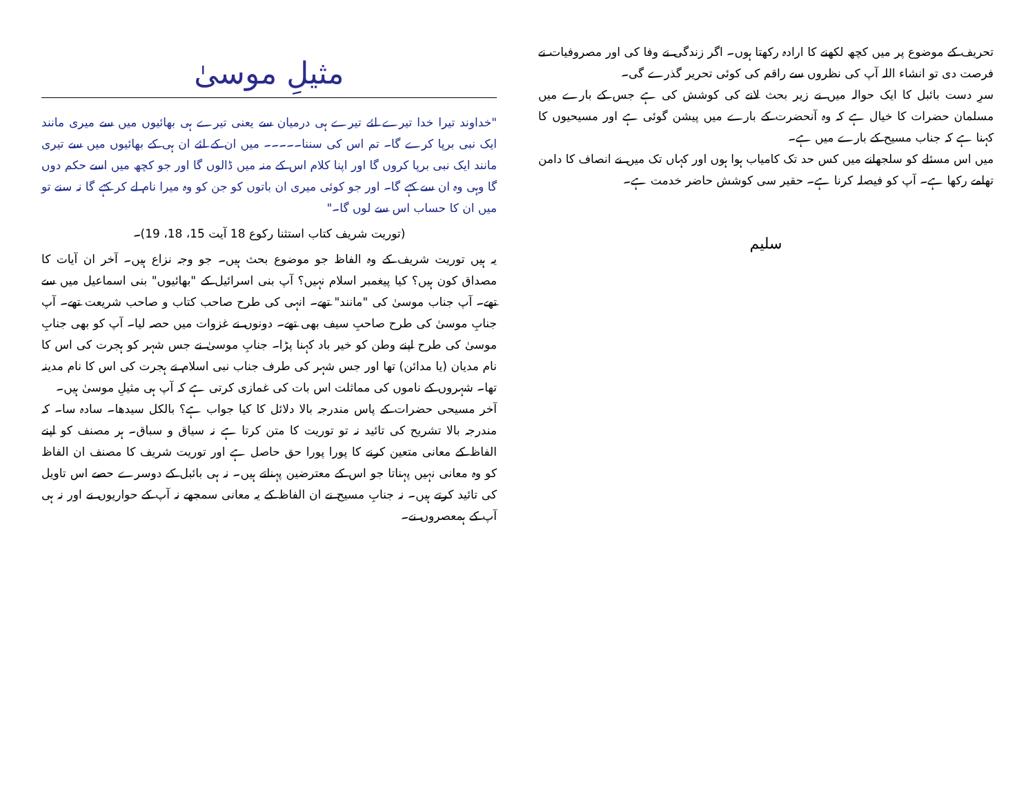تحریف کے موضوع پر میں کچھ لکھنے کا ارادہ رکھتا ہوں۔ اگر زندگی نے وفا کی اور مصروفیات نے فرصت دی تو انشاء اللہ آپ کی نظروں سے راقم کی کوئی تحریر گذرے گی۔
سرِ دست بائبل کا ایک حوالہ میں نے زیر بحث لانے کی کوشش کی ہے جس کے بارے میں مسلمان حضرات کا خیال ہے کہ وہ آنحضرت کے بارے میں پیشن گوئی ہے اور مسیحیوں کا کہنا ہے کہ جناب مسیح کے بارے میں ہے۔
میں اس مسئلے کو سلجھانے میں کس حد تک کامیاب ہوا ہوں اور کہاں تک میں نے انصاف کا دامن تھامے رکھا ہے۔ آپ کو فیصلہ کرنا ہے۔ حقیر سی کوشش حاضر خدمت ہے۔
سلیم
مثیلِ موسیٰ
"خداوند تیرا خدا تیرے لئے تیرے ہی درمیان سے یعنی تیرے ہی بھائیوں میں سے میری مانند ایک نبی برپا کرے گا۔ تم اس کی سننا۔۔۔۔۔ میں ان کے لئے ان ہی کے بھائیوں میں سے تیری مانند ایک نبی برپا کروں گا اور اپنا کلام اس کے منہ میں ڈالوں گا اور جو کچھ میں اسے حکم دوں گا وہی وہ ان سے کہے گا۔ اور جو کوئی میری ان باتوں کو جن کو وہ میرا نام لے کر کہے گا نہ سنے تو میں ان کا حساب اس سے لوں گا۔"
(توریت شریف کتاب استثنا رکوع 18 آیت 15، 18، 19)۔
یہ ہیں توریت شریف کے وہ الفاظ جو موضوع بحث ہیں۔ جو وجہ نزاع ہیں۔ آخر ان آیات کا مصداق کون ہیں؟ کیا پیغمبر اسلام نہیں؟ آپ بنی اسرائیل کے "بھائیوں" بنی اسماعیل میں سے تھے۔ آپ جناب موسیٰ کی "مانند" تھے۔ انہی کی طرح صاحب کتاب و صاحب شریعت تھے۔ آپ جنابِ موسیٰ کی طرح صاحبِ سیف بھی تھے۔ دونوں نے غزوات میں حصہ لیا۔ آپ کو بھی جنابِ موسیٰ کی طرح اپنے وطن کو خیر باد کہنا پڑا۔ جنابِ موسیٰ نے جس شہر کو ہجرت کی اس کا نام مدیان (یا مدائن) تھا اور جس شہر کی طرف جناب نبی اسلام نے ہجرت کی اس کا نام مدینہ تھا۔ شہروں کے ناموں کی مماثلت اس بات کی غمازی کرتی ہے کہ آپ ہی مثیلِ موسیٰ ہیں۔
آخر مسیحی حضرات کے پاس مندرجہ بالا دلائل کا کیا جواب ہے؟ بالکل سیدھا۔ سادہ سا۔ کہ مندرجہ بالا تشریح کی تائید نہ تو توریت کا متن کرتا ہے نہ سیاق و سباق۔ ہر مصنف کو اپنے الفاظ کے معانی متعین کرنے کا پورا پورا حق حاصل ہے اور توریت شریف کا مصنف ان الفاظ کو وہ معانی نہیں پہناتا جو اس کے معترضین پہناتے ہیں۔ نہ ہی بائبل کے دوسرے حصے اس تاویل کی تائید کرتے ہیں۔ نہ جنابِ مسیح نے ان الفاظ کے یہ معانی سمجھے نہ آپ کے حواریوں نے اور نہ ہی آپ کے ہمعصروں نے۔